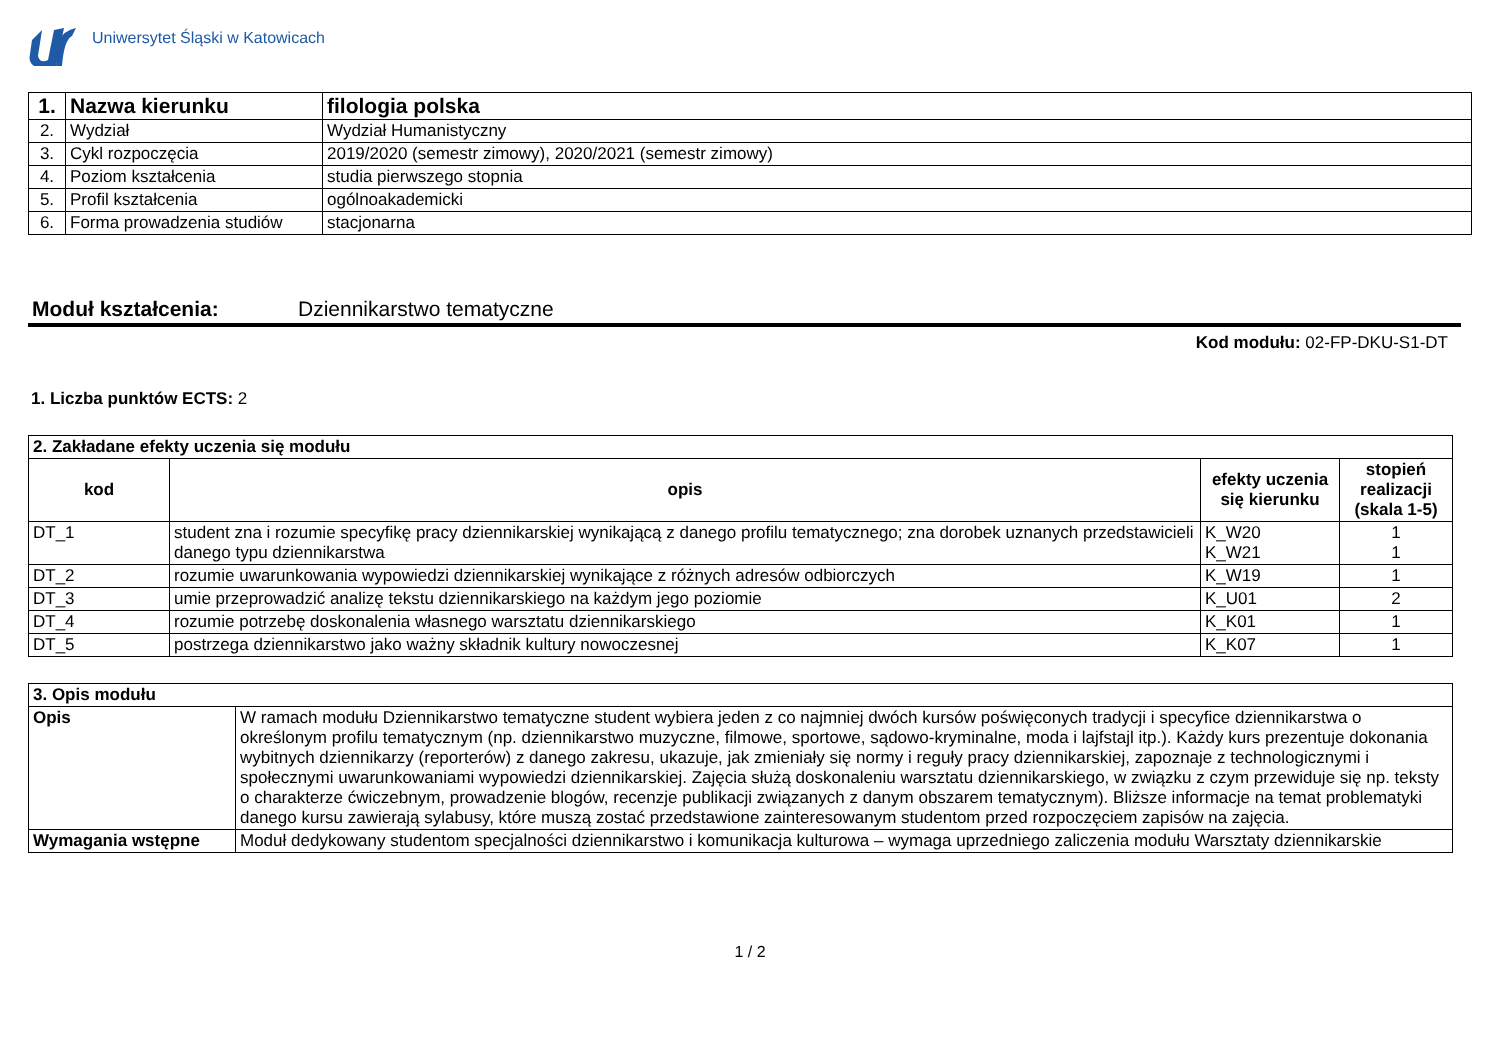Uniwersytet Śląski w Katowicach
| 1. | Nazwa kierunku | filologia polska |
| 2. | Wydział | Wydział Humanistyczny |
| 3. | Cykl rozpoczęcia | 2019/2020 (semestr zimowy), 2020/2021 (semestr zimowy) |
| 4. | Poziom kształcenia | studia pierwszego stopnia |
| 5. | Profil kształcenia | ogólnoakademicki |
| 6. | Forma prowadzenia studiów | stacjonarna |
Moduł kształcenia: Dziennikarstwo tematyczne
Kod modułu: 02-FP-DKU-S1-DT
1. Liczba punktów ECTS: 2
| 2. Zakładane efekty uczenia się modułu | | | |
| kod | opis | efekty uczenia się kierunku | stopień realizacji (skala 1-5) |
| DT_1 | student zna i rozumie specyfikę pracy dziennikarskiej wynikającą z danego profilu tematycznego; zna dorobek uznanych przedstawicieli danego typu dziennikarstwa | K_W20 K_W21 | 1 1 |
| DT_2 | rozumie uwarunkowania wypowiedzi dziennikarskiej wynikające z różnych adresów odbiorczych | K_W19 | 1 |
| DT_3 | umie przeprowadzić analizę tekstu dziennikarskiego na każdym jego poziomie | K_U01 | 2 |
| DT_4 | rozumie potrzebę doskonalenia własnego warsztatu dziennikarskiego | K_K01 | 1 |
| DT_5 | postrzega dziennikarstwo jako ważny składnik kultury nowoczesnej | K_K07 | 1 |
| 3. Opis modułu | |
| Opis | W ramach modułu Dziennikarstwo tematyczne student wybiera jeden z co najmniej dwóch kursów poświęconych tradycji i specyfice dziennikarstwa o określonym profilu tematycznym (np. dziennikarstwo muzyczne, filmowe, sportowe, sądowo-kryminalne, moda i lajfstajl itp.). Każdy kurs prezentuje dokonania wybitnych dziennikarzy (reporterów) z danego zakresu, ukazuje, jak zmieniały się normy i reguły pracy dziennikarskiej, zapoznaje z technologicznymi i społecznymi uwarunkowaniami wypowiedzi dziennikarskiej. Zajęcia służą doskonaleniu warsztatu dziennikarskiego, w związku z czym przewiduje się np. teksty o charakterze ćwiczebnym, prowadzenie blogów, recenzje publikacji związanych z danym obszarem tematycznym). Bliższe informacje na temat problematyki danego kursu zawierają sylabusy, które muszą zostać przedstawione zainteresowanym studentom przed rozpoczęciem zapisów na zajęcia. |
| Wymagania wstępne | Moduł dedykowany studentom specjalności dziennikarstwo i komunikacja kulturowa – wymaga uprzedniego zaliczenia modułu Warsztaty dziennikarskie |
1 / 2